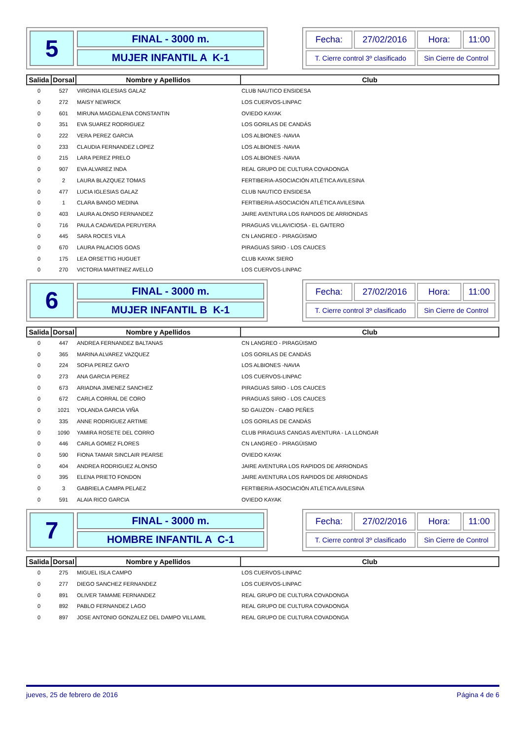5
FINAL - 3000 m.
MUJER INFANTIL A K-1
Fecha:
27/02/2016
Hora:
11:00
T. Cierre control 3º clasificado
Sin Cierre de Control
| Salida | Dorsal | Nombre y Apellidos | Club |
| --- | --- | --- | --- |
| 0 | 527 | VIRGINIA IGLESIAS GALAZ | CLUB NAUTICO ENSIDESA |
| 0 | 272 | MAISY NEWRICK | LOS CUERVOS-LINPAC |
| 0 | 601 | MIRUNA MAGDALENA CONSTANTIN | OVIEDO KAYAK |
| 0 | 351 | EVA SUAREZ RODRIGUEZ | LOS GORILAS DE CANDÁS |
| 0 | 222 | VERA PEREZ GARCIA | LOS ALBIONES -NAVIA |
| 0 | 233 | CLAUDIA FERNANDEZ LOPEZ | LOS ALBIONES -NAVIA |
| 0 | 215 | LARA PEREZ PRELO | LOS ALBIONES -NAVIA |
| 0 | 907 | EVA ALVAREZ INDA | REAL GRUPO DE CULTURA COVADONGA |
| 0 | 2 | LAURA BLAZQUEZ TOMAS | FERTIBERIA-ASOCIACIÓN ATLÉTICA AVILESINA |
| 0 | 477 | LUCIA IGLESIAS GALAZ | CLUB NAUTICO ENSIDESA |
| 0 | 1 | CLARA BANGO MEDINA | FERTIBERIA-ASOCIACIÓN ATLÉTICA AVILESINA |
| 0 | 403 | LAURA ALONSO FERNANDEZ | JAIRE AVENTURA LOS RAPIDOS DE ARRIONDAS |
| 0 | 716 | PAULA CADAVEDA PERUYERA | PIRAGUAS VILLAVICIOSA - EL GAITERO |
| 0 | 445 | SARA ROCES VILA | CN LANGREO - PIRAGÜISMO |
| 0 | 670 | LAURA PALACIOS GOAS | PIRAGUAS SIRIO - LOS CAUCES |
| 0 | 175 | LEA ORSETTIG HUGUET | CLUB KAYAK SIERO |
| 0 | 270 | VICTORIA MARTINEZ AVELLO | LOS CUERVOS-LINPAC |
6
FINAL - 3000 m.
MUJER INFANTIL B K-1
Fecha:
27/02/2016
Hora:
11:00
T. Cierre control 3º clasificado
Sin Cierre de Control
| Salida | Dorsal | Nombre y Apellidos | Club |
| --- | --- | --- | --- |
| 0 | 447 | ANDREA FERNANDEZ BALTANAS | CN LANGREO - PIRAGÜISMO |
| 0 | 365 | MARINA ALVAREZ VAZQUEZ | LOS GORILAS DE CANDÁS |
| 0 | 224 | SOFIA PEREZ GAYO | LOS ALBIONES -NAVIA |
| 0 | 273 | ANA GARCIA PEREZ | LOS CUERVOS-LINPAC |
| 0 | 673 | ARIADNA JIMENEZ SANCHEZ | PIRAGUAS SIRIO - LOS CAUCES |
| 0 | 672 | CARLA CORRAL DE CORO | PIRAGUAS SIRIO - LOS CAUCES |
| 0 | 1021 | YOLANDA GARCIA VIÑA | SD GAUZON - CABO PEÑES |
| 0 | 335 | ANNE RODRIGUEZ ARTIME | LOS GORILAS DE CANDÁS |
| 0 | 1090 | YAMIRA ROSETE DEL CORRO | CLUB PIRAGUAS CANGAS AVENTURA - LA LLONGAR |
| 0 | 446 | CARLA GOMEZ FLORES | CN LANGREO - PIRAGÜISMO |
| 0 | 590 | FIONA TAMAR SINCLAIR PEARSE | OVIEDO KAYAK |
| 0 | 404 | ANDREA RODRIGUEZ ALONSO | JAIRE AVENTURA LOS RAPIDOS DE ARRIONDAS |
| 0 | 395 | ELENA PRIETO FONDON | JAIRE AVENTURA LOS RAPIDOS DE ARRIONDAS |
| 0 | 3 | GABRIELA CAMPA PELAEZ | FERTIBERIA-ASOCIACIÓN ATLÉTICA AVILESINA |
| 0 | 591 | ALAIA RICO GARCIA | OVIEDO KAYAK |
7
FINAL - 3000 m.
HOMBRE INFANTIL A C-1
Fecha:
27/02/2016
Hora:
11:00
T. Cierre control 3º clasificado
Sin Cierre de Control
| Salida | Dorsal | Nombre y Apellidos | Club |
| --- | --- | --- | --- |
| 0 | 275 | MIGUEL ISLA CAMPO | LOS CUERVOS-LINPAC |
| 0 | 277 | DIEGO SANCHEZ FERNANDEZ | LOS CUERVOS-LINPAC |
| 0 | 891 | OLIVER TAMAME FERNANDEZ | REAL GRUPO DE CULTURA COVADONGA |
| 0 | 892 | PABLO FERNANDEZ LAGO | REAL GRUPO DE CULTURA COVADONGA |
| 0 | 897 | JOSE ANTONIO GONZALEZ DEL DAMPO VILLAMIL | REAL GRUPO DE CULTURA COVADONGA |
jueves, 25 de febrero de 2016 Página 4 de 6